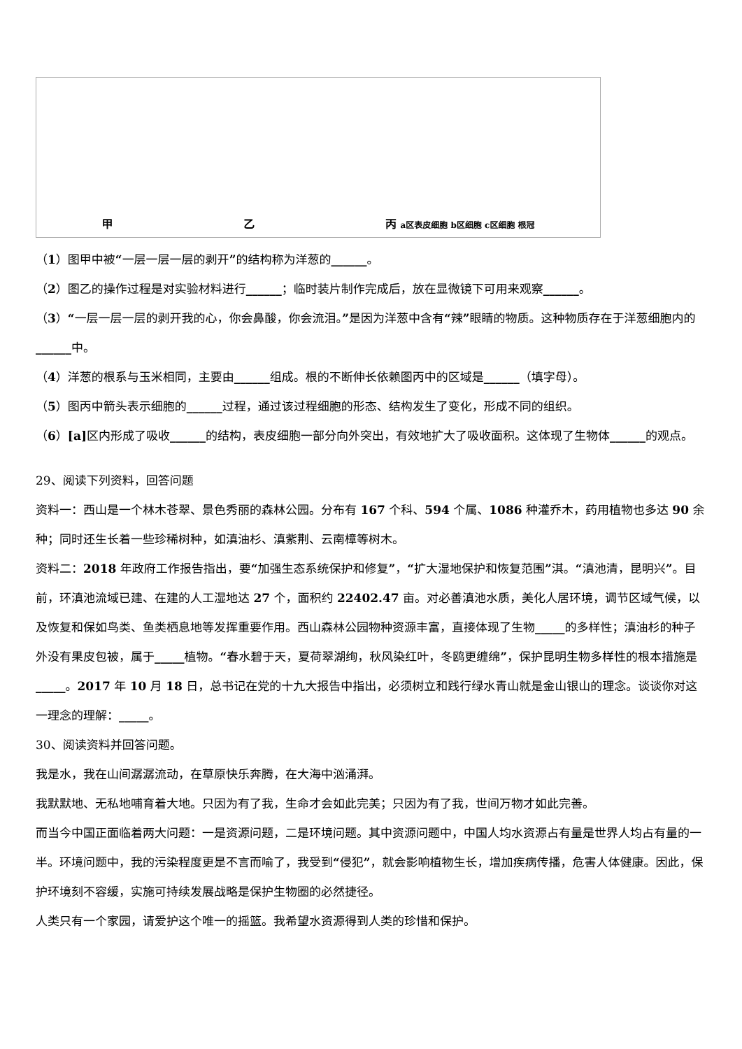甲
乙
丙 a区表皮细胞 b区细胞 c区细胞 根冠
（1）图甲中被“一层一层一层的剥开”的结构称为洋葱的______。
（2）图乙的操作过程是对实验材料进行______；临时装片制作完成后，放在显微镜下可用来观察______。
（3）“一层一层一层的剥开我的心，你会鼻酸，你会流泪。”是因为洋葱中含有“辣”眼睛的物质。这种物质存在于洋葱细胞内的______中。
（4）洋葱的根系与玉米相同，主要由______组成。根的不断伸长依赖图丙中的区域是______（填字母）。
（5）图丙中箭头表示细胞的______过程，通过该过程细胞的形态、结构发生了变化，形成不同的组织。
（6）[a] 区内形成了吸收______的结构，表皮细胞一部分向外突出，有效地扩大了吸收面积。这体现了生物体______的观点。
29、阅读下列资料，回答问题
资料一：西山是一个林木苍翠、景色秀丽的森林公园。分布有 167 个科、594 个属、1086 种灌乔木，药用植物也多达 90 余种；同时还生长着一些珍稀树种，如滇油杉、滇紫荆、云南樟等树木。
资料二：2018 年政府工作报告指出，要“加强生态系统保护和修复”，“扩大湿地保护和恢复范围”淇。“滇池清，昆明兴”。目前，环滇池流域已建、在建的人工湿地达 27 个，面积约 22402.47 亩。对必善滇池水质，美化人居环境，调节区域气候，以及恢复和保如鸟类、鱼类栖息地等发挥重要作用。西山森林公园物种资源丰富，直接体现了生物_____的多样性；滇油杉的种子外没有果皮包被，属于_____植物。“春水碧于天，夏荷翠湖绚，秋风染红叶，冬鸥更缠绵”，保护昆明生物多样性的根本措施是_____。2017 年 10 月 18 日，总书记在党的十九大报告中指出，必须树立和践行绿水青山就是金山银山的理念。谈谈你对这一理念的理解：_____。
30、阅读资料并回答问题。
我是水，我在山间潺潺流动，在草原快乐奔腾，在大海中汹涌湃。
我默默地、无私地哺育着大地。只因为有了我，生命才会如此完美；只因为有了我，世间万物才如此完善。
而当今中国正面临着两大问题：一是资源问题，二是环境问题。其中资源问题中，中国人均水资源占有量是世界人均占有量的一半。环境问题中，我的污染程度更是不言而喻了，我受到“侵犯”，就会影响植物生长，增加疾病传播，危害人体健康。因此，保护环境刻不容缓，实施可持续发展战略是保护生物圈的必然捷径。
人类只有一个家园，请爱护这个唯一的摇篮。我希望水资源得到人类的珍惜和保护。